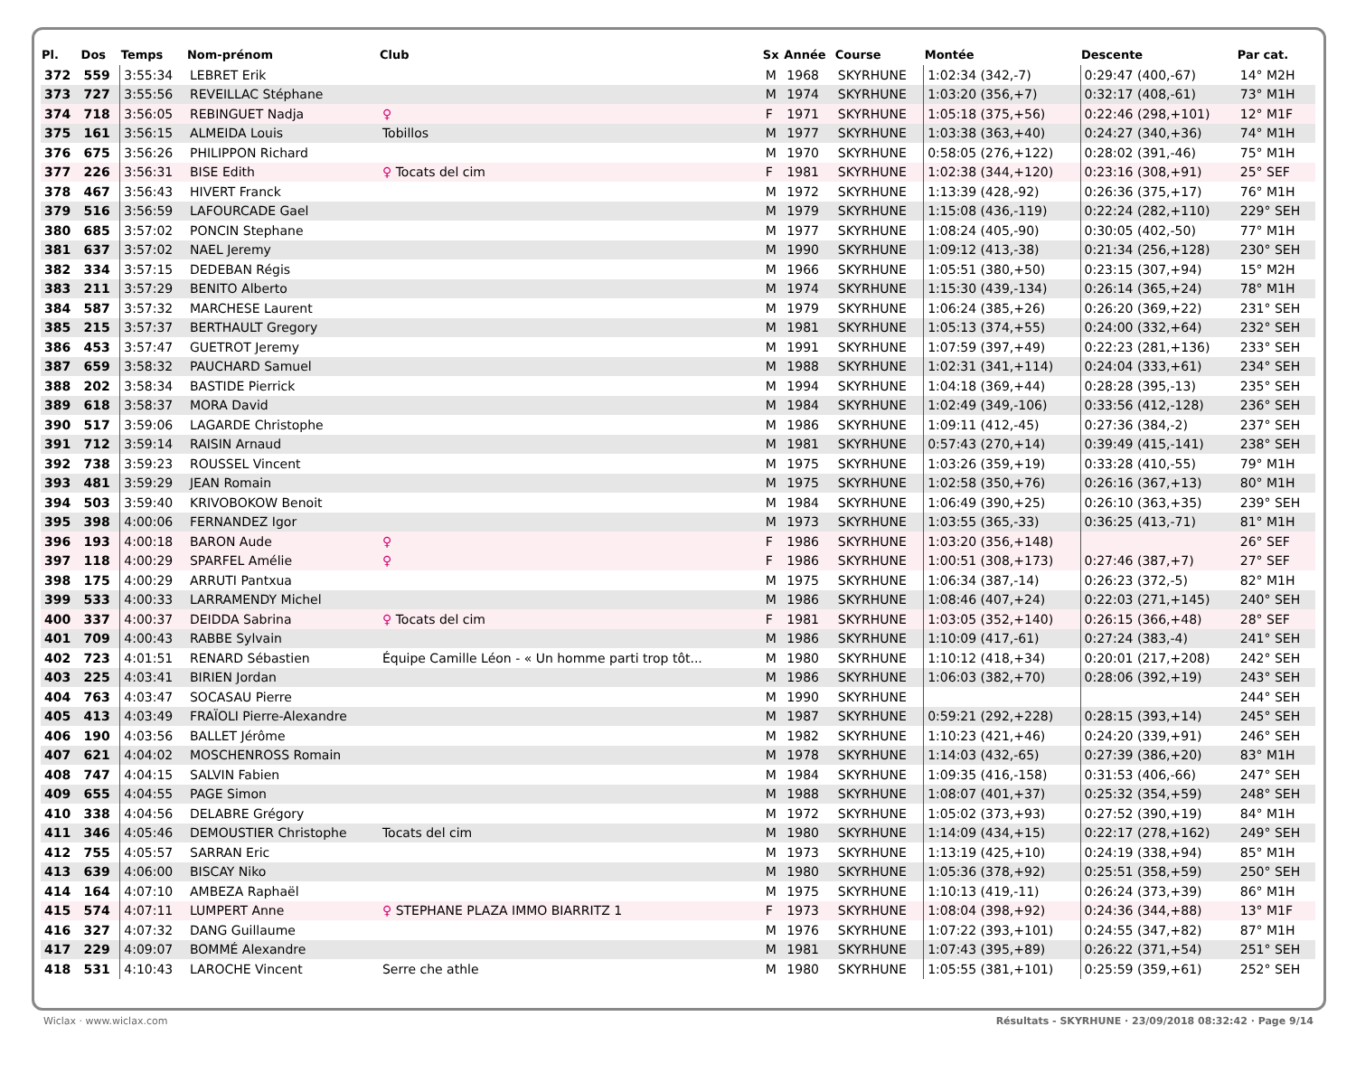| Pl. | Dos | Temps | Nom-prénom | Club | Sx | Année | Course | Montée | Descente | Par cat. |
| --- | --- | --- | --- | --- | --- | --- | --- | --- | --- | --- |
| 372 | 559 | 3:55:34 | LEBRET Erik | | M | 1968 | SKYRHUNE | 1:02:34 (342,-7) | 0:29:47 (400,-67) | 14° M2H |
| 373 | 727 | 3:55:56 | REVEILLAC Stéphane | | M | 1974 | SKYRHUNE | 1:03:20 (356,+7) | 0:32:17 (408,-61) | 73° M1H |
| 374 | 718 | 3:56:05 | REBINGUET Nadja | ♀ | F | 1971 | SKYRHUNE | 1:05:18 (375,+56) | 0:22:46 (298,+101) | 12° M1F |
| 375 | 161 | 3:56:15 | ALMEIDA Louis | Tobillos | M | 1977 | SKYRHUNE | 1:03:38 (363,+40) | 0:24:27 (340,+36) | 74° M1H |
| 376 | 675 | 3:56:26 | PHILIPPON Richard | | M | 1970 | SKYRHUNE | 0:58:05 (276,+122) | 0:28:02 (391,-46) | 75° M1H |
| 377 | 226 | 3:56:31 | BISE Edith | ♀ Tocats del cim | F | 1981 | SKYRHUNE | 1:02:38 (344,+120) | 0:23:16 (308,+91) | 25° SEF |
| 378 | 467 | 3:56:43 | HIVERT Franck | | M | 1972 | SKYRHUNE | 1:13:39 (428,-92) | 0:26:36 (375,+17) | 76° M1H |
| 379 | 516 | 3:56:59 | LAFOURCADE Gael | | M | 1979 | SKYRHUNE | 1:15:08 (436,-119) | 0:22:24 (282,+110) | 229° SEH |
| 380 | 685 | 3:57:02 | PONCIN Stephane | | M | 1977 | SKYRHUNE | 1:08:24 (405,-90) | 0:30:05 (402,-50) | 77° M1H |
| 381 | 637 | 3:57:02 | NAEL Jeremy | | M | 1990 | SKYRHUNE | 1:09:12 (413,-38) | 0:21:34 (256,+128) | 230° SEH |
| 382 | 334 | 3:57:15 | DEDEBAN Régis | | M | 1966 | SKYRHUNE | 1:05:51 (380,+50) | 0:23:15 (307,+94) | 15° M2H |
| 383 | 211 | 3:57:29 | BENITO Alberto | | M | 1974 | SKYRHUNE | 1:15:30 (439,-134) | 0:26:14 (365,+24) | 78° M1H |
| 384 | 587 | 3:57:32 | MARCHESE Laurent | | M | 1979 | SKYRHUNE | 1:06:24 (385,+26) | 0:26:20 (369,+22) | 231° SEH |
| 385 | 215 | 3:57:37 | BERTHAULT Gregory | | M | 1981 | SKYRHUNE | 1:05:13 (374,+55) | 0:24:00 (332,+64) | 232° SEH |
| 386 | 453 | 3:57:47 | GUETROT Jeremy | | M | 1991 | SKYRHUNE | 1:07:59 (397,+49) | 0:22:23 (281,+136) | 233° SEH |
| 387 | 659 | 3:58:32 | PAUCHARD Samuel | | M | 1988 | SKYRHUNE | 1:02:31 (341,+114) | 0:24:04 (333,+61) | 234° SEH |
| 388 | 202 | 3:58:34 | BASTIDE Pierrick | | M | 1994 | SKYRHUNE | 1:04:18 (369,+44) | 0:28:28 (395,-13) | 235° SEH |
| 389 | 618 | 3:58:37 | MORA David | | M | 1984 | SKYRHUNE | 1:02:49 (349,-106) | 0:33:56 (412,-128) | 236° SEH |
| 390 | 517 | 3:59:06 | LAGARDE Christophe | | M | 1986 | SKYRHUNE | 1:09:11 (412,-45) | 0:27:36 (384,-2) | 237° SEH |
| 391 | 712 | 3:59:14 | RAISIN Arnaud | | M | 1981 | SKYRHUNE | 0:57:43 (270,+14) | 0:39:49 (415,-141) | 238° SEH |
| 392 | 738 | 3:59:23 | ROUSSEL Vincent | | M | 1975 | SKYRHUNE | 1:03:26 (359,+19) | 0:33:28 (410,-55) | 79° M1H |
| 393 | 481 | 3:59:29 | JEAN Romain | | M | 1975 | SKYRHUNE | 1:02:58 (350,+76) | 0:26:16 (367,+13) | 80° M1H |
| 394 | 503 | 3:59:40 | KRIVOBOKOW Benoit | | M | 1984 | SKYRHUNE | 1:06:49 (390,+25) | 0:26:10 (363,+35) | 239° SEH |
| 395 | 398 | 4:00:06 | FERNANDEZ Igor | | M | 1973 | SKYRHUNE | 1:03:55 (365,-33) | 0:36:25 (413,-71) | 81° M1H |
| 396 | 193 | 4:00:18 | BARON Aude | ♀ | F | 1986 | SKYRHUNE | 1:03:20 (356,+148) | | 26° SEF |
| 397 | 118 | 4:00:29 | SPARFEL Amélie | ♀ | F | 1986 | SKYRHUNE | 1:00:51 (308,+173) | 0:27:46 (387,+7) | 27° SEF |
| 398 | 175 | 4:00:29 | ARRUTI Pantxua | | M | 1975 | SKYRHUNE | 1:06:34 (387,-14) | 0:26:23 (372,-5) | 82° M1H |
| 399 | 533 | 4:00:33 | LARRAMENDY Michel | | M | 1986 | SKYRHUNE | 1:08:46 (407,+24) | 0:22:03 (271,+145) | 240° SEH |
| 400 | 337 | 4:00:37 | DEIDDA Sabrina | ♀ Tocats del cim | F | 1981 | SKYRHUNE | 1:03:05 (352,+140) | 0:26:15 (366,+48) | 28° SEF |
| 401 | 709 | 4:00:43 | RABBE Sylvain | | M | 1986 | SKYRHUNE | 1:10:09 (417,-61) | 0:27:24 (383,-4) | 241° SEH |
| 402 | 723 | 4:01:51 | RENARD Sébastien | Équipe Camille Léon - « Un homme parti trop tôt... | M | 1980 | SKYRHUNE | 1:10:12 (418,+34) | 0:20:01 (217,+208) | 242° SEH |
| 403 | 225 | 4:03:41 | BIRIEN Jordan | | M | 1986 | SKYRHUNE | 1:06:03 (382,+70) | 0:28:06 (392,+19) | 243° SEH |
| 404 | 763 | 4:03:47 | SOCASAU Pierre | | M | 1990 | SKYRHUNE | | | 244° SEH |
| 405 | 413 | 4:03:49 | FRAÏOLI Pierre-Alexandre | | M | 1987 | SKYRHUNE | 0:59:21 (292,+228) | 0:28:15 (393,+14) | 245° SEH |
| 406 | 190 | 4:03:56 | BALLET Jérôme | | M | 1982 | SKYRHUNE | 1:10:23 (421,+46) | 0:24:20 (339,+91) | 246° SEH |
| 407 | 621 | 4:04:02 | MOSCHENROSS Romain | | M | 1978 | SKYRHUNE | 1:14:03 (432,-65) | 0:27:39 (386,+20) | 83° M1H |
| 408 | 747 | 4:04:15 | SALVIN Fabien | | M | 1984 | SKYRHUNE | 1:09:35 (416,-158) | 0:31:53 (406,-66) | 247° SEH |
| 409 | 655 | 4:04:55 | PAGE Simon | | M | 1988 | SKYRHUNE | 1:08:07 (401,+37) | 0:25:32 (354,+59) | 248° SEH |
| 410 | 338 | 4:04:56 | DELABRE Grégory | | M | 1972 | SKYRHUNE | 1:05:02 (373,+93) | 0:27:52 (390,+19) | 84° M1H |
| 411 | 346 | 4:05:46 | DEMOUSTIER Christophe | Tocats del cim | M | 1980 | SKYRHUNE | 1:14:09 (434,+15) | 0:22:17 (278,+162) | 249° SEH |
| 412 | 755 | 4:05:57 | SARRAN Eric | | M | 1973 | SKYRHUNE | 1:13:19 (425,+10) | 0:24:19 (338,+94) | 85° M1H |
| 413 | 639 | 4:06:00 | BISCAY Niko | | M | 1980 | SKYRHUNE | 1:05:36 (378,+92) | 0:25:51 (358,+59) | 250° SEH |
| 414 | 164 | 4:07:10 | AMBEZA Raphaël | | M | 1975 | SKYRHUNE | 1:10:13 (419,-11) | 0:26:24 (373,+39) | 86° M1H |
| 415 | 574 | 4:07:11 | LUMPERT Anne | ♀ STEPHANE PLAZA IMMO BIARRITZ 1 | F | 1973 | SKYRHUNE | 1:08:04 (398,+92) | 0:24:36 (344,+88) | 13° M1F |
| 416 | 327 | 4:07:32 | DANG Guillaume | | M | 1976 | SKYRHUNE | 1:07:22 (393,+101) | 0:24:55 (347,+82) | 87° M1H |
| 417 | 229 | 4:09:07 | BOMMÉ Alexandre | | M | 1981 | SKYRHUNE | 1:07:43 (395,+89) | 0:26:22 (371,+54) | 251° SEH |
| 418 | 531 | 4:10:43 | LAROCHE Vincent | Serre che athle | M | 1980 | SKYRHUNE | 1:05:55 (381,+101) | 0:25:59 (359,+61) | 252° SEH |
Wiclax · www.wiclax.com Résultats - SKYRHUNE · 23/09/2018 08:32:42 · Page 9/14